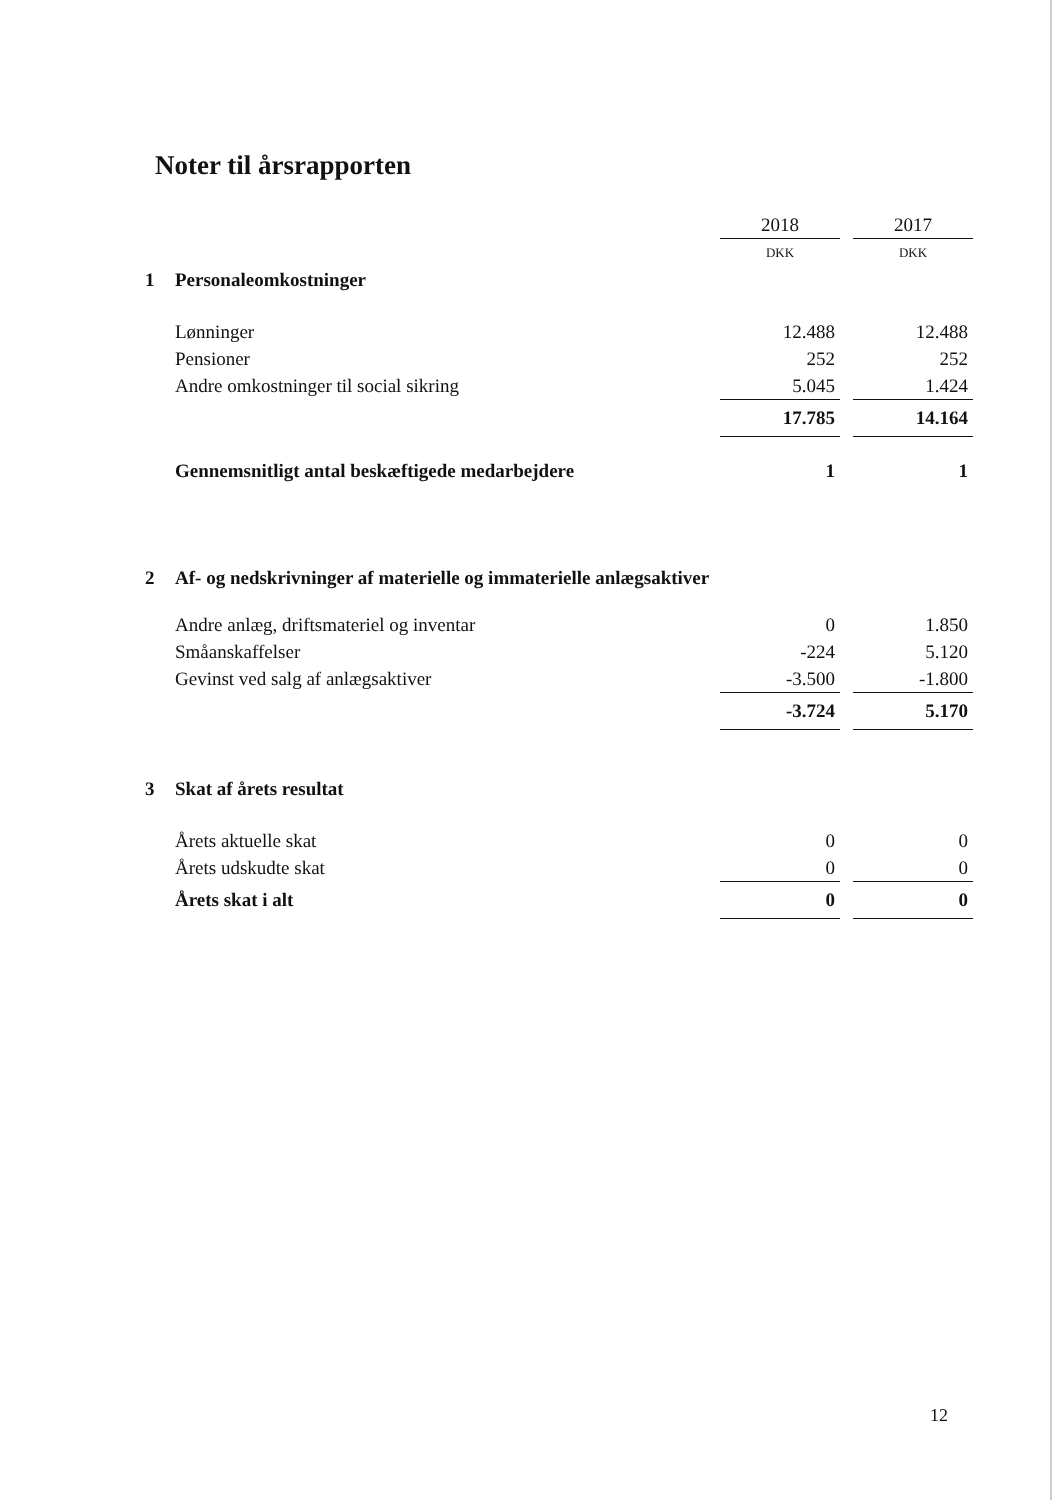Noter til årsrapporten
| | | 2018 | | 2017 |
| | | DKK | | DKK |
| 1 | Personaleomkostninger | | | |
| | Lønninger | 12.488 | | 12.488 |
| | Pensioner | 252 | | 252 |
| | Andre omkostninger til social sikring | 5.045 | | 1.424 |
| | | 17.785 | | 14.164 |
| | Gennemsnitligt antal beskæftigede medarbejdere | 1 | | 1 |
| 2 | Af- og nedskrivninger af materielle og immaterielle anlægsaktiver | | | |
| | Andre anlæg, driftsmateriel og inventar | 0 | | 1.850 |
| | Småanskaffelser | -224 | | 5.120 |
| | Gevinst ved salg af anlægsaktiver | -3.500 | | -1.800 |
| | | -3.724 | | 5.170 |
| 3 | Skat af årets resultat | | | |
| | Årets aktuelle skat | 0 | | 0 |
| | Årets udskudte skat | 0 | | 0 |
| | Årets skat i alt | 0 | | 0 |
12